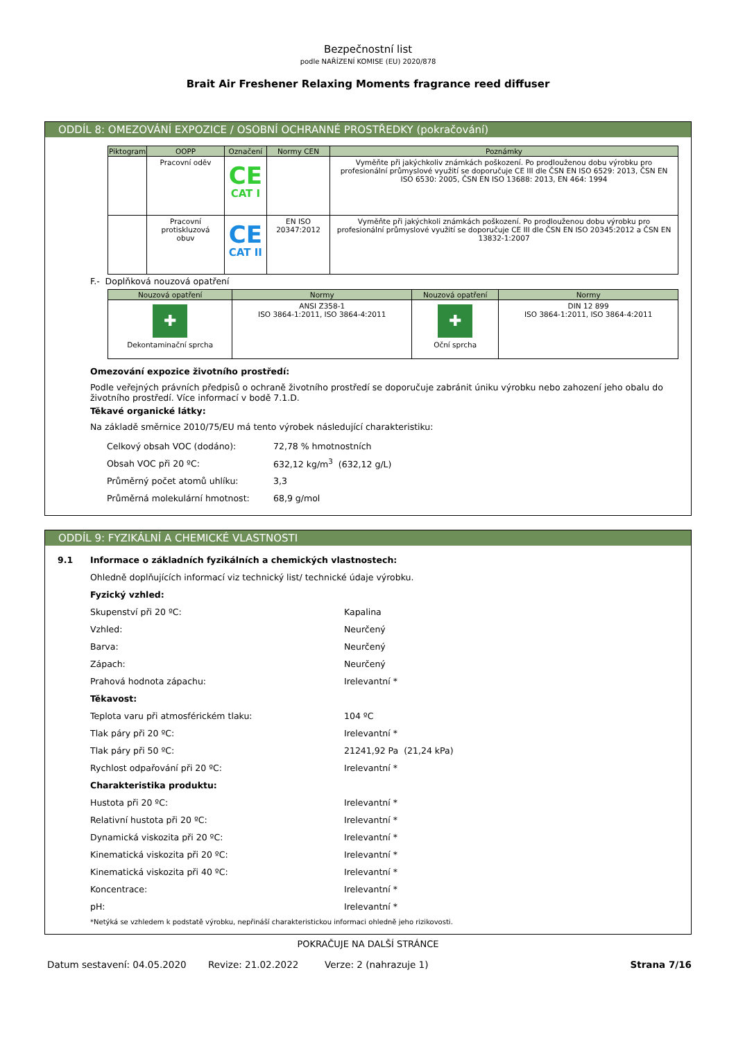Bezpečnostní list
podle NAŘÍZENÍ KOMISE (EU) 2020/878
Brait Air Freshener Relaxing Moments fragrance reed diffuser
ODDÍL 8: OMEZOVÁNÍ EXPOZICE / OSOBNÍ OCHRANNÉ PROSTŘEDKY (pokračování)
| Piktogram | OOPP | Označení | Normy CEN | Poznámky |
| --- | --- | --- | --- | --- |
| | Pracovní oděv | CE CAT I | | Vyměňte při jakýchkoliv známkách poškození. Po prodlouženou dobu výrobku pro profesionální průmyslové využití se doporučuje CE III dle ČSN EN ISO 6529: 2013, ČSN EN ISO 6530: 2005, ČSN EN ISO 13688: 2013, EN 464: 1994 |
| | Pracovní protiskluzová obuv | CE CAT II | EN ISO 20347:2012 | Vyměňte při jakýchkoli známkách poškození. Po prodlouženou dobu výrobku pro profesionální průmyslové využití se doporučuje CE III dle ČSN EN ISO 20345:2012 a ČSN EN 13832-1:2007 |
F.- Doplňková nouzová opatření
| Nouzová opatření | Normy | Nouzová opatření | Normy |
| --- | --- | --- | --- |
| ✚ Dekontaminační sprcha | ANSI Z358-1 ISO 3864-1:2011, ISO 3864-4:2011 | ✚ Oční sprcha | DIN 12 899 ISO 3864-1:2011, ISO 3864-4:2011 |
Omezování expozice životního prostředí:
Podle veřejných právních předpisů o ochraně životního prostředí se doporučuje zabránit úniku výrobku nebo zahození jeho obalu do životního prostředí. Více informací v bodě 7.1.D.
Těkavé organické látky:
Na základě směrnice 2010/75/EU má tento výrobek následující charakteristiku:
Celkový obsah VOC (dodáno): 72,78 % hmotnostních
Obsah VOC při 20 ºC: 632,12 kg/m<sup>3</sup> (632,12 g/L)
Průměrný počet atomů uhlíku: 3,3
Průměrná molekulární hmotnost: 68,9 g/mol
ODDÍL 9: FYZIKÁLNÍ A CHEMICKÉ VLASTNOSTI
9.1 Informace o základních fyzikálních a chemických vlastnostech:
Ohledně doplňujících informací viz technický list/ technické údaje výrobku.
Fyzický vzhled:
Skupenství při 20 ºC: Kapalina
Vzhled: Neurčený
Barva: Neurčený
Zápach: Neurčený
Prahová hodnota zápachu: Irelevantní *
Těkavost:
Teplota varu při atmosférickém tlaku: 104 ºC
Tlak páry při 20 ºC: Irelevantní *
Tlak páry při 50 ºC: 21241,92 Pa (21,24 kPa)
Rychlost odpařování při 20 ºC: Irelevantní *
Charakteristika produktu:
Hustota při 20 ºC: Irelevantní *
Relativní hustota při 20 ºC: Irelevantní *
Dynamická viskozita při 20 ºC: Irelevantní *
Kinematická viskozita při 20 ºC: Irelevantní *
Kinematická viskozita při 40 ºC: Irelevantní *
Koncentrace: Irelevantní *
pH: Irelevantní *
*Netýká se vzhledem k podstatě výrobku, nepřináší charakteristickou informaci ohledně jeho rizikovosti.
POKRAČUJE NA DALŠÍ STRÁNCE
Datum sestavení: 04.05.2020 Revize: 21.02.2022 Verze: 2 (nahrazuje 1) Strana 7/16